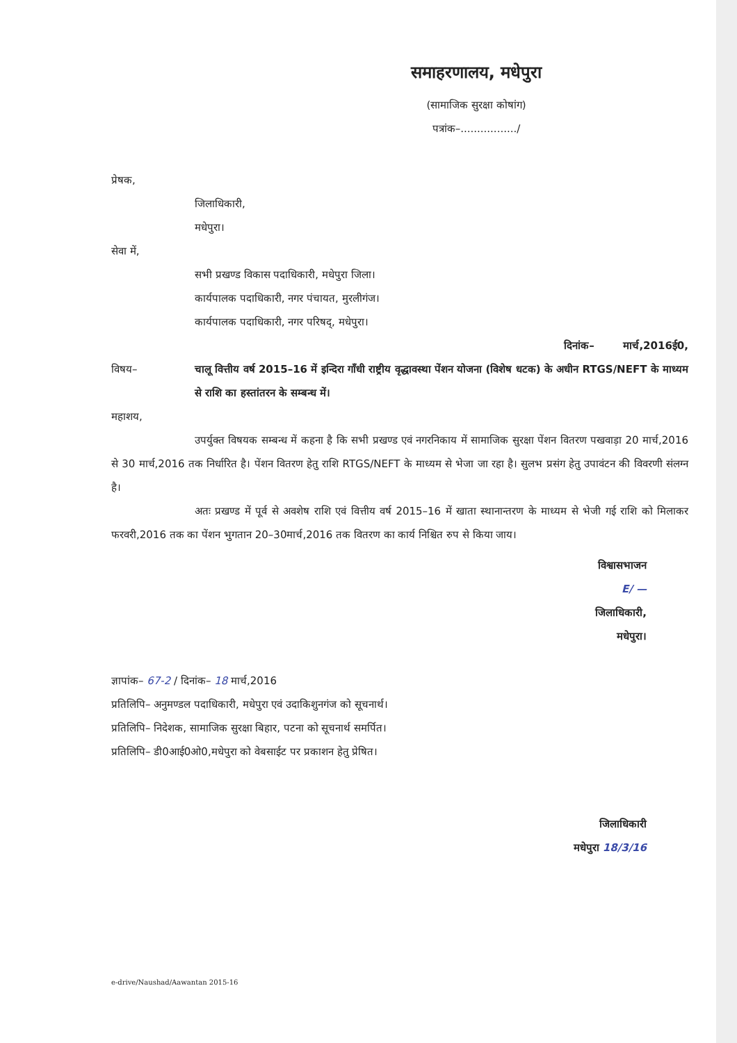समाहरणालय, मधेपुरा
(सामाजिक सुरक्षा कोषांग)
पत्रांक–................./
प्रेषक,
जिलाधिकारी,
मधेपुरा।
सेवा में,
सभी प्रखण्ड विकास पदाधिकारी, मधेपुरा जिला।
कार्यपालक पदाधिकारी, नगर पंचायत, मुरलीगंज।
कार्यपालक पदाधिकारी, नगर परिषद्, मधेपुरा।
दिनांक– मार्च,2016ई0,
विषय– चालू वित्तीय वर्ष 2015–16 में इन्दिरा गाँधी राष्ट्रीय वृद्धावस्था पेंशन योजना (विशेष धटक) के अधीन RTGS/NEFT के माध्यम से राशि का हस्तांतरन के सम्बन्ध में।
महाशय,
उपर्युक्त विषयक सम्बन्ध में कहना है कि सभी प्रखण्ड एवं नगरनिकाय में सामाजिक सुरक्षा पेंशन वितरण पखवाड़ा 20 मार्च,2016 से 30 मार्च,2016 तक निर्धारित है। पेंशन वितरण हेतु राशि RTGS/NEFT के माध्यम से भेजा जा रहा है। सुलभ प्रसंग हेतु उपावंटन की विवरणी संलग्न है।
अतः प्रखण्ड में पूर्व से अवशेष राशि एवं वित्तीय वर्ष 2015–16 में खाता स्थानान्तरण के माध्यम से भेजी गई राशि को मिलाकर फरवरी,2016 तक का पेंशन भुगतान 20–30मार्च,2016 तक वितरण का कार्य निश्चित रुप से किया जाय।
विश्वासभाजन
E/ —
जिलाधिकारी,
मधेपुरा।
ज्ञापांक– 67-2 / दिनांक– 18 मार्च,2016
प्रतिलिपि– अनुमण्डल पदाधिकारी, मधेपुरा एवं उदाकिशुनगंज को सूचनार्थ।
प्रतिलिपि– निदेशक, सामाजिक सुरक्षा बिहार, पटना को सूचनार्थ समर्पित।
प्रतिलिपि– डी0आई0ओ0,मधेपुरा को वेबसाईट पर प्रकाशन हेतु प्रेषित।
जिलाधिकारी
मधेपुरा 18/3/16
e-drive/Naushad/Aawantan 2015-16